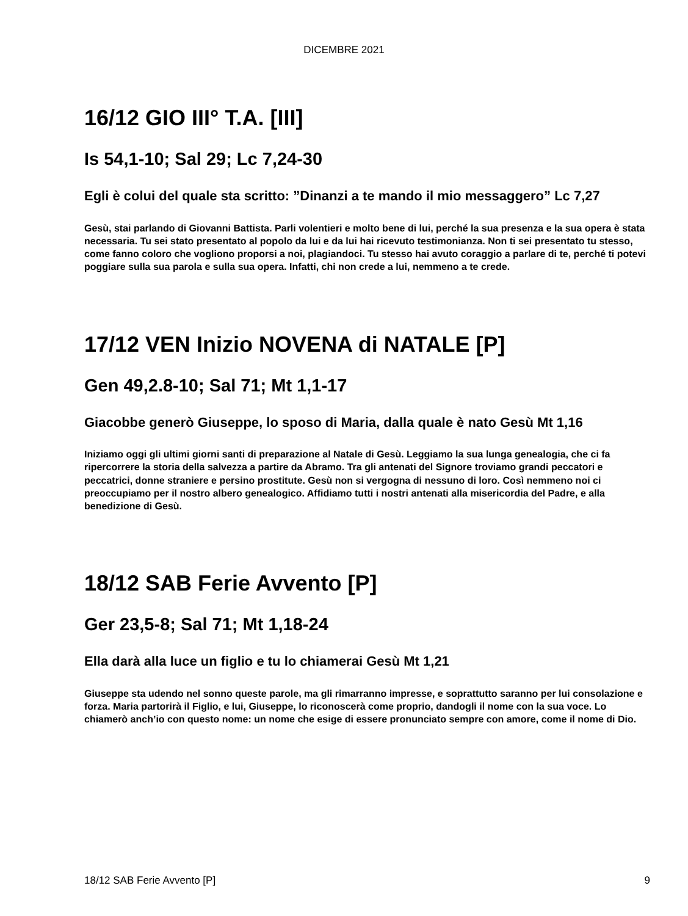DICEMBRE 2021
16/12 GIO III° T.A. [III]
Is 54,1-10; Sal 29; Lc 7,24-30
Egli è colui del quale sta scritto: ”Dinanzi a te mando il mio messaggero” Lc 7,27
Gesù, stai parlando di Giovanni Battista. Parli volentieri e molto bene di lui, perché la sua presenza e la sua opera è stata necessaria. Tu sei stato presentato al popolo da lui e da lui hai ricevuto testimonianza. Non ti sei presentato tu stesso, come fanno coloro che vogliono proporsi a noi, plagiandoci. Tu stesso hai avuto coraggio a parlare di te, perché ti potevi poggiare sulla sua parola e sulla sua opera. Infatti, chi non crede a lui, nemmeno a te crede.
17/12 VEN Inizio NOVENA di NATALE [P]
Gen 49,2.8-10; Sal 71; Mt 1,1-17
Giacobbe generò Giuseppe, lo sposo di Maria, dalla quale è nato Gesù Mt 1,16
Iniziamo oggi gli ultimi giorni santi di preparazione al Natale di Gesù. Leggiamo la sua lunga genealogia, che ci fa ripercorrere la storia della salvezza a partire da Abramo. Tra gli antenati del Signore troviamo grandi peccatori e peccatrici, donne straniere e persino prostitute. Gesù non si vergogna di nessuno di loro. Così nemmeno noi ci preoccupiamo per il nostro albero genealogico. Affidiamo tutti i nostri antenati alla misericordia del Padre, e alla benedizione di Gesù.
18/12 SAB Ferie Avvento [P]
Ger 23,5-8; Sal 71; Mt 1,18-24
Ella darà alla luce un figlio e tu lo chiamerai Gesù Mt 1,21
Giuseppe sta udendo nel sonno queste parole, ma gli rimarranno impresse, e soprattutto saranno per lui consolazione e forza. Maria partorirà il Figlio, e lui, Giuseppe, lo riconoscerà come proprio, dandogli il nome con la sua voce. Lo chiamerò anch’io con questo nome: un nome che esige di essere pronunciato sempre con amore, come il nome di Dio.
18/12 SAB Ferie Avvento [P] 9